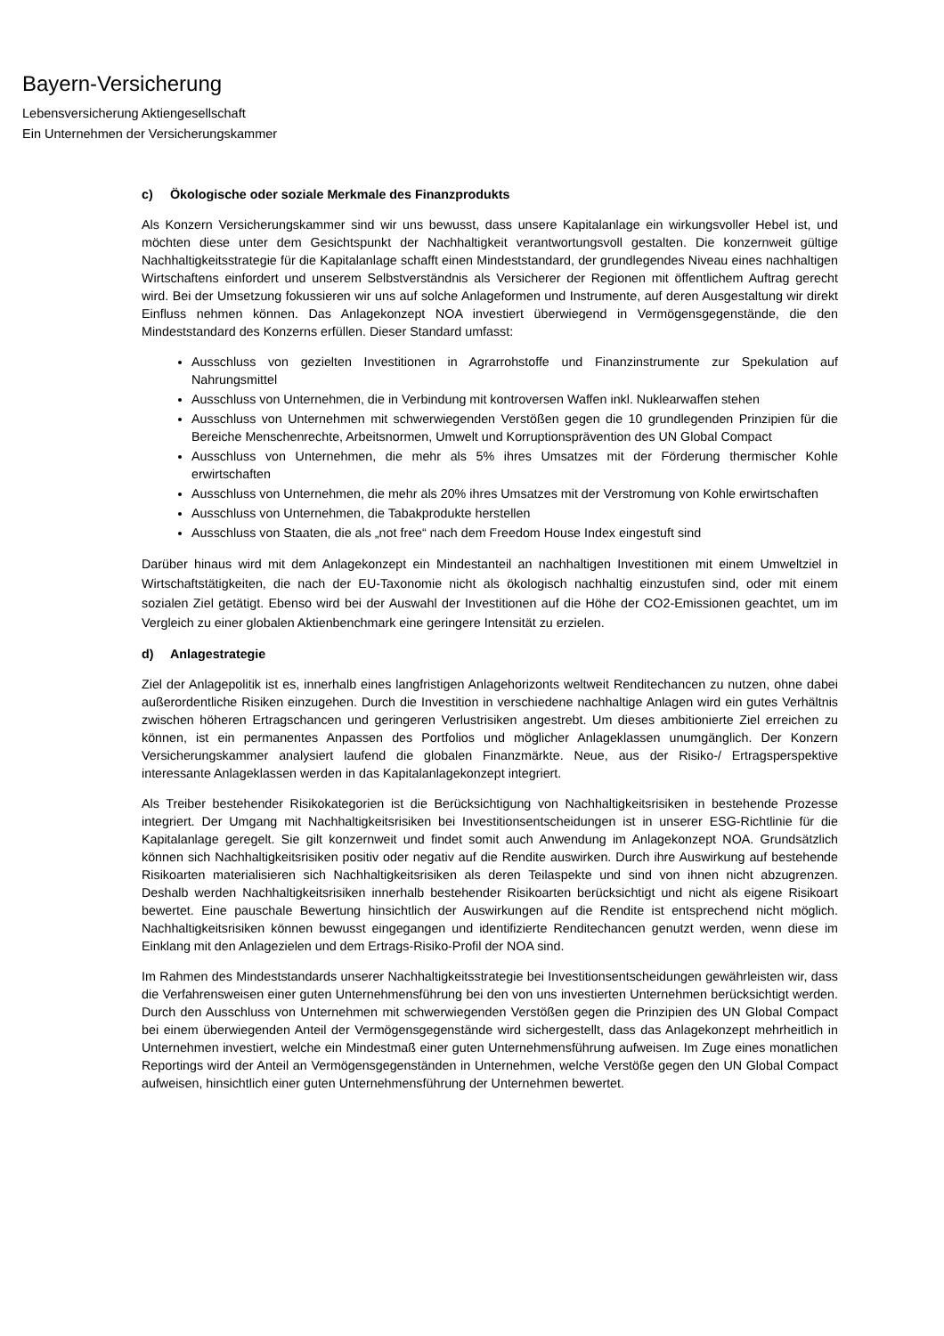Bayern-Versicherung
Lebensversicherung Aktiengesellschaft
Ein Unternehmen der Versicherungskammer
c) Ökologische oder soziale Merkmale des Finanzprodukts
Als Konzern Versicherungskammer sind wir uns bewusst, dass unsere Kapitalanlage ein wirkungsvoller Hebel ist, und möchten diese unter dem Gesichtspunkt der Nachhaltigkeit verantwortungsvoll gestalten. Die konzernweit gültige Nachhaltigkeitsstrategie für die Kapitalanlage schafft einen Mindeststandard, der grundlegendes Niveau eines nachhaltigen Wirtschaftens einfordert und unserem Selbstverständnis als Versicherer der Regionen mit öffentlichem Auftrag gerecht wird. Bei der Umsetzung fokussieren wir uns auf solche Anlageformen und Instrumente, auf deren Ausgestaltung wir direkt Einfluss nehmen können. Das Anlagekonzept NOA investiert überwiegend in Vermögensgegenstände, die den Mindeststandard des Konzerns erfüllen. Dieser Standard umfasst:
Ausschluss von gezielten Investitionen in Agrarrohstoffe und Finanzinstrumente zur Spekulation auf Nahrungsmittel
Ausschluss von Unternehmen, die in Verbindung mit kontroversen Waffen inkl. Nuklearwaffen stehen
Ausschluss von Unternehmen mit schwerwiegenden Verstößen gegen die 10 grundlegenden Prinzipien für die Bereiche Menschenrechte, Arbeitsnormen, Umwelt und Korruptionsprävention des UN Global Compact
Ausschluss von Unternehmen, die mehr als 5% ihres Umsatzes mit der Förderung thermischer Kohle erwirtschaften
Ausschluss von Unternehmen, die mehr als 20% ihres Umsatzes mit der Verstromung von Kohle erwirtschaften
Ausschluss von Unternehmen, die Tabakprodukte herstellen
Ausschluss von Staaten, die als „not free“ nach dem Freedom House Index eingestuft sind
Darüber hinaus wird mit dem Anlagekonzept ein Mindestanteil an nachhaltigen Investitionen mit einem Umweltziel in Wirtschaftstätigkeiten, die nach der EU-Taxonomie nicht als ökologisch nachhaltig einzustufen sind, oder mit einem sozialen Ziel getätigt. Ebenso wird bei der Auswahl der Investitionen auf die Höhe der CO2-Emissionen geachtet, um im Vergleich zu einer globalen Aktienbenchmark eine geringere Intensität zu erzielen.
d) Anlagestrategie
Ziel der Anlagepolitik ist es, innerhalb eines langfristigen Anlagehorizonts weltweit Renditechancen zu nutzen, ohne dabei außerordentliche Risiken einzugehen. Durch die Investition in verschiedene nachhaltige Anlagen wird ein gutes Verhältnis zwischen höheren Ertragschancen und geringeren Verlustrisiken angestrebt. Um dieses ambitionierte Ziel erreichen zu können, ist ein permanentes Anpassen des Portfolios und möglicher Anlageklassen unumgänglich. Der Konzern Versicherungskammer analysiert laufend die globalen Finanzmärkte. Neue, aus der Risiko-/ Ertragsperspektive interessante Anlageklassen werden in das Kapitalanlagekonzept integriert.
Als Treiber bestehender Risikokategorien ist die Berücksichtigung von Nachhaltigkeitsrisiken in bestehende Prozesse integriert. Der Umgang mit Nachhaltigkeitsrisiken bei Investitionsentscheidungen ist in unserer ESG-Richtlinie für die Kapitalanlage geregelt. Sie gilt konzernweit und findet somit auch Anwendung im Anlagekonzept NOA. Grundsätzlich können sich Nachhaltigkeitsrisiken positiv oder negativ auf die Rendite auswirken. Durch ihre Auswirkung auf bestehende Risikoarten materialisieren sich Nachhaltigkeitsrisiken als deren Teilaspekte und sind von ihnen nicht abzugrenzen. Deshalb werden Nachhaltigkeitsrisiken innerhalb bestehender Risikoarten berücksichtigt und nicht als eigene Risikoart bewertet. Eine pauschale Bewertung hinsichtlich der Auswirkungen auf die Rendite ist entsprechend nicht möglich. Nachhaltigkeitsrisiken können bewusst eingegangen und identifizierte Renditechancen genutzt werden, wenn diese im Einklang mit den Anlagezielen und dem Ertrags-Risiko-Profil der NOA sind.
Im Rahmen des Mindeststandards unserer Nachhaltigkeitsstrategie bei Investitionsentscheidungen gewährleisten wir, dass die Verfahrensweisen einer guten Unternehmensführung bei den von uns investierten Unternehmen berücksichtigt werden. Durch den Ausschluss von Unternehmen mit schwerwiegenden Verstößen gegen die Prinzipien des UN Global Compact bei einem überwiegenden Anteil der Vermögensgegenstände wird sichergestellt, dass das Anlagekonzept mehrheitlich in Unternehmen investiert, welche ein Mindestmaß einer guten Unternehmensführung aufweisen. Im Zuge eines monatlichen Reportings wird der Anteil an Vermögensgegenständen in Unternehmen, welche Verstöße gegen den UN Global Compact aufweisen, hinsichtlich einer guten Unternehmensführung der Unternehmen bewertet.